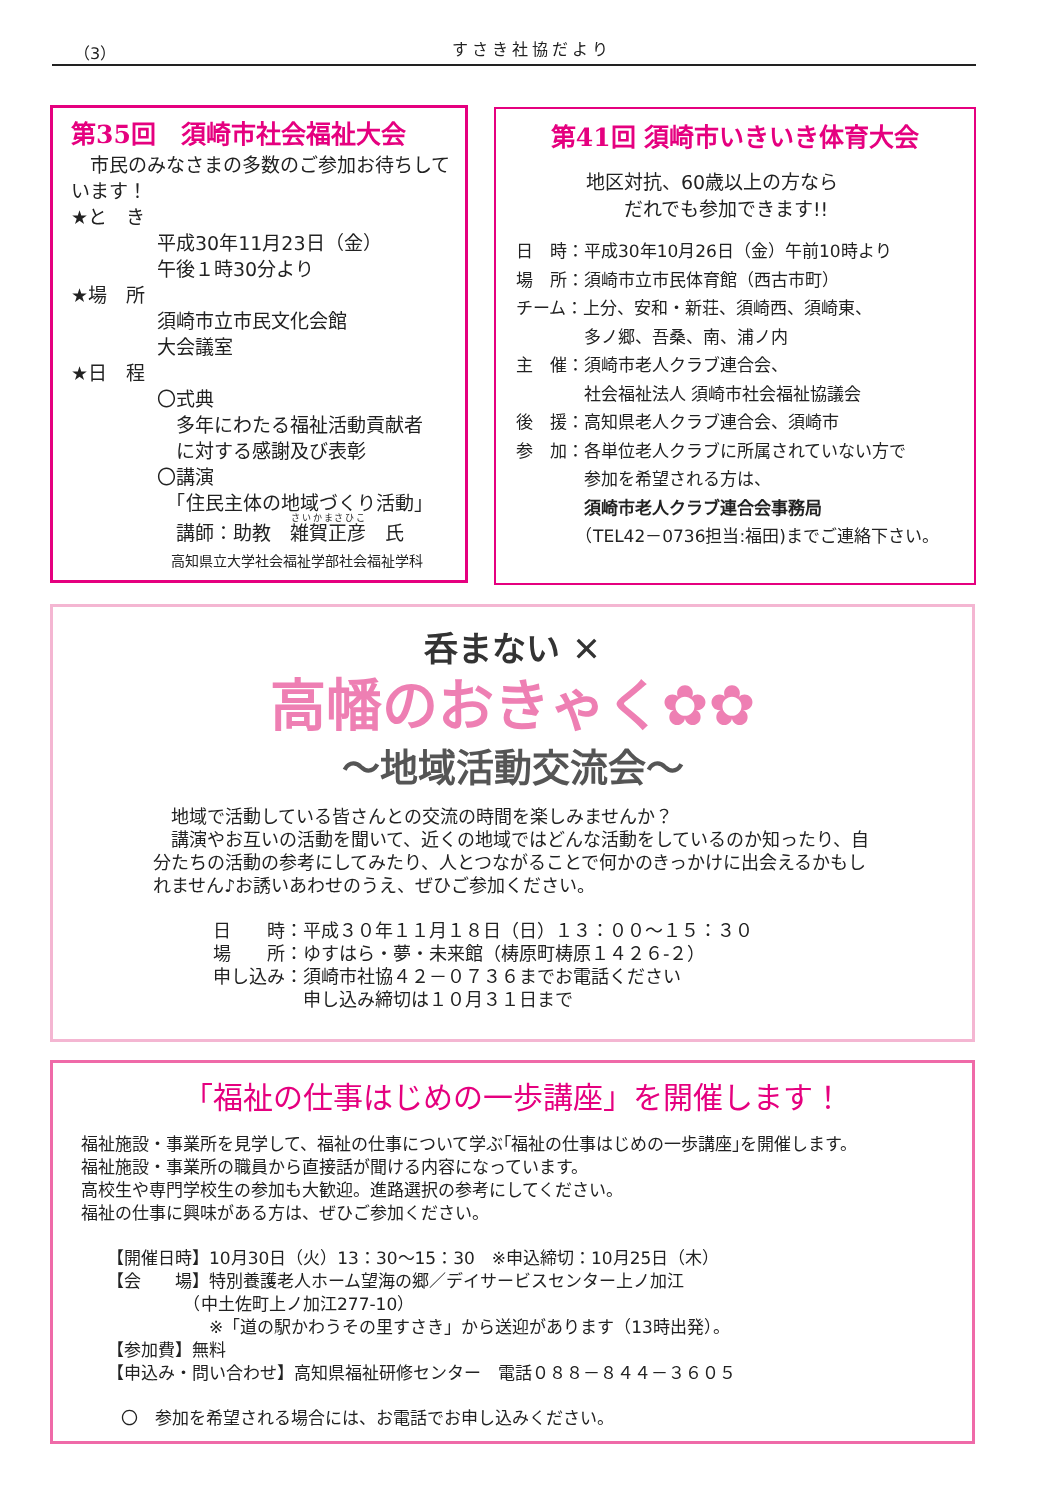（3） すさき社協だより
第35回　須崎市社会福祉大会
　市民のみなさまの多数のご参加お待ちしています！
★と　き
平成30年11月23日（金）
午後１時30分より
★場　所
須崎市立市民文化会館
大会議室
★日　程
〇式典
　多年にわたる福祉活動貢献者
　に対する感謝及び表彰
〇講演
　「住民主体の地域づくり活動」
　講師：助教　雑賀正彦　氏
　高知県立大学社会福祉学部社会福祉学科
第41回 須崎市いきいき体育大会
地区対抗、60歳以上の方なら
　　だれでも参加できます!!
日　時：平成30年10月26日（金）午前10時より
場　所：須崎市立市民体育館（西古市町）
チーム：上分、安和・新荘、須崎西、須崎東、
　　　　多ノ郷、吾桑、南、浦ノ内
主　催：須崎市老人クラブ連合会、
　　　　社会福祉法人 須崎市社会福祉協議会
後　援：高知県老人クラブ連合会、須崎市
参　加：各単位老人クラブに所属されていない方で
　　　　参加を希望される方は、
　　　　須崎市老人クラブ連合会事務局
　　　　（TEL42－0736担当:福田)までご連絡下さい。
呑まない ✕
高幡のおきゃく✿✿
～地域活動交流会～
　地域で活動している皆さんとの交流の時間を楽しみませんか？
　講演やお互いの活動を聞いて、近くの地域ではどんな活動をしているのか知ったり、自分たちの活動の参考にしてみたり、人とつながることで何かのきっかけに出会えるかもしれません♪お誘いあわせのうえ、ぜひご参加ください。
日　　時：平成３０年１１月１８日（日）１３：００～１５：３０
場　　所：ゆすはら・夢・未来館（梼原町梼原１４２６-２）
申し込み：須崎市社協４２－０７３６までお電話ください
　　　　　申し込み締切は１０月３１日まで
「福祉の仕事はじめの一歩講座」を開催します！
福祉施設・事業所を見学して、福祉の仕事について学ぶ｢福祉の仕事はじめの一歩講座｣を開催します。
福祉施設・事業所の職員から直接話が聞ける内容になっています。
高校生や専門学校生の参加も大歓迎。進路選択の参考にしてください。
福祉の仕事に興味がある方は、ぜひご参加ください。
【開催日時】10月30日（火）13：30～15：30　※申込締切：10月25日（木）
【会　　場】特別養護老人ホーム望海の郷／デイサービスセンター上ノ加江
　　　　　（中土佐町上ノ加江277-10）
　　　　　　※「道の駅かわうその里すさき」から送迎があります（13時出発）。
【参加費】無料
【申込み・問い合わせ】高知県福祉研修センター　電話０８８－８４４－３６０５
〇　参加を希望される場合には、お電話でお申し込みください。